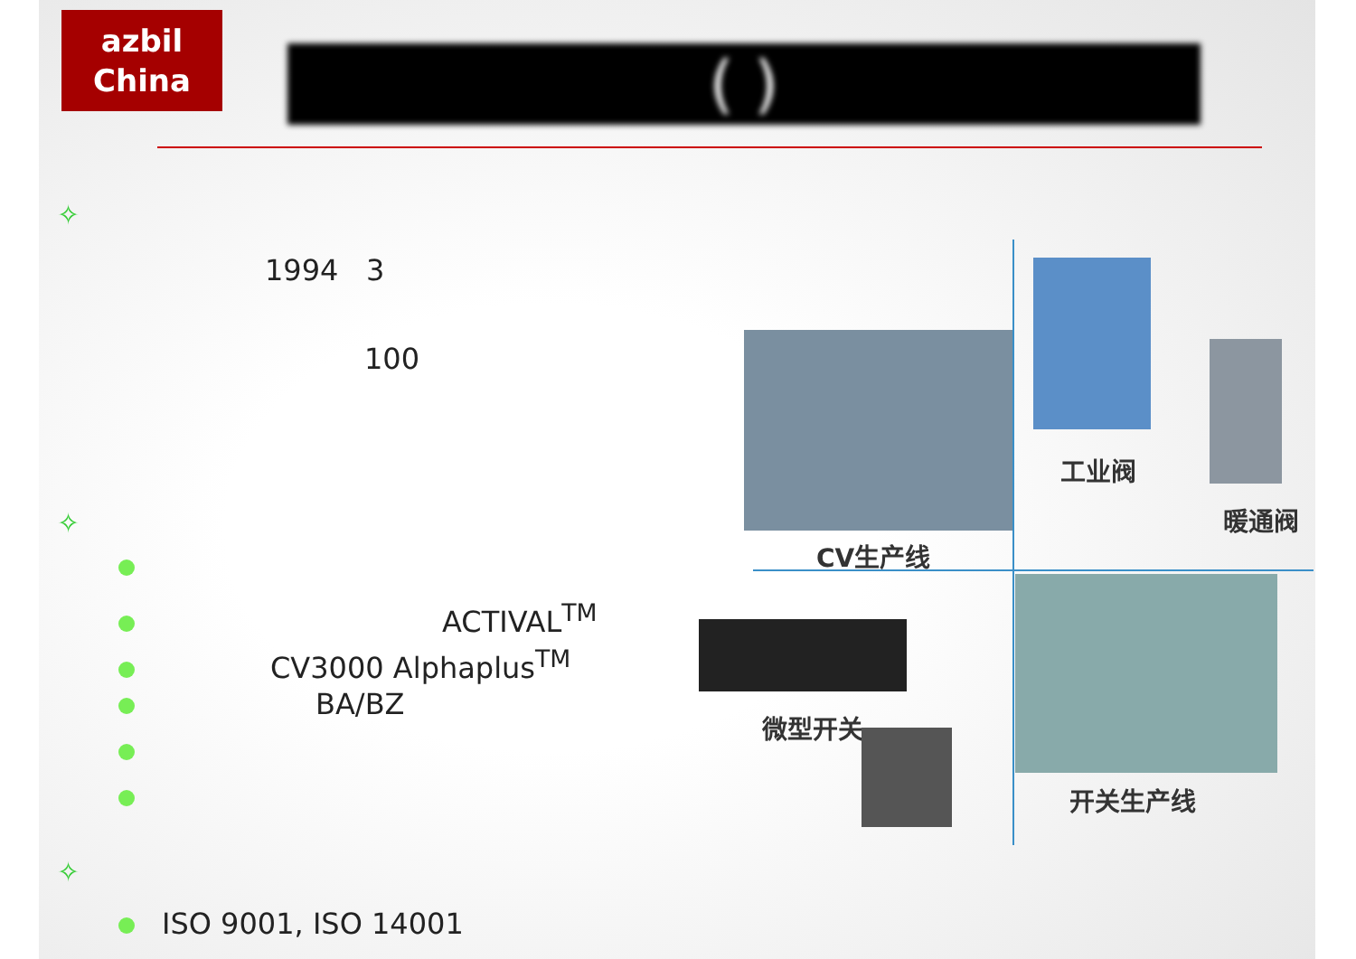azbil
China
( )
✧
1994 3
100
✧
ACTIVAL<sup>TM</sup>
CV3000 Alphaplus<sup>TM</sup>
BA/BZ
✧
ISO 9001, ISO 14001
CV生产线
工业阀
暖通阀
微型开关
开关生产线